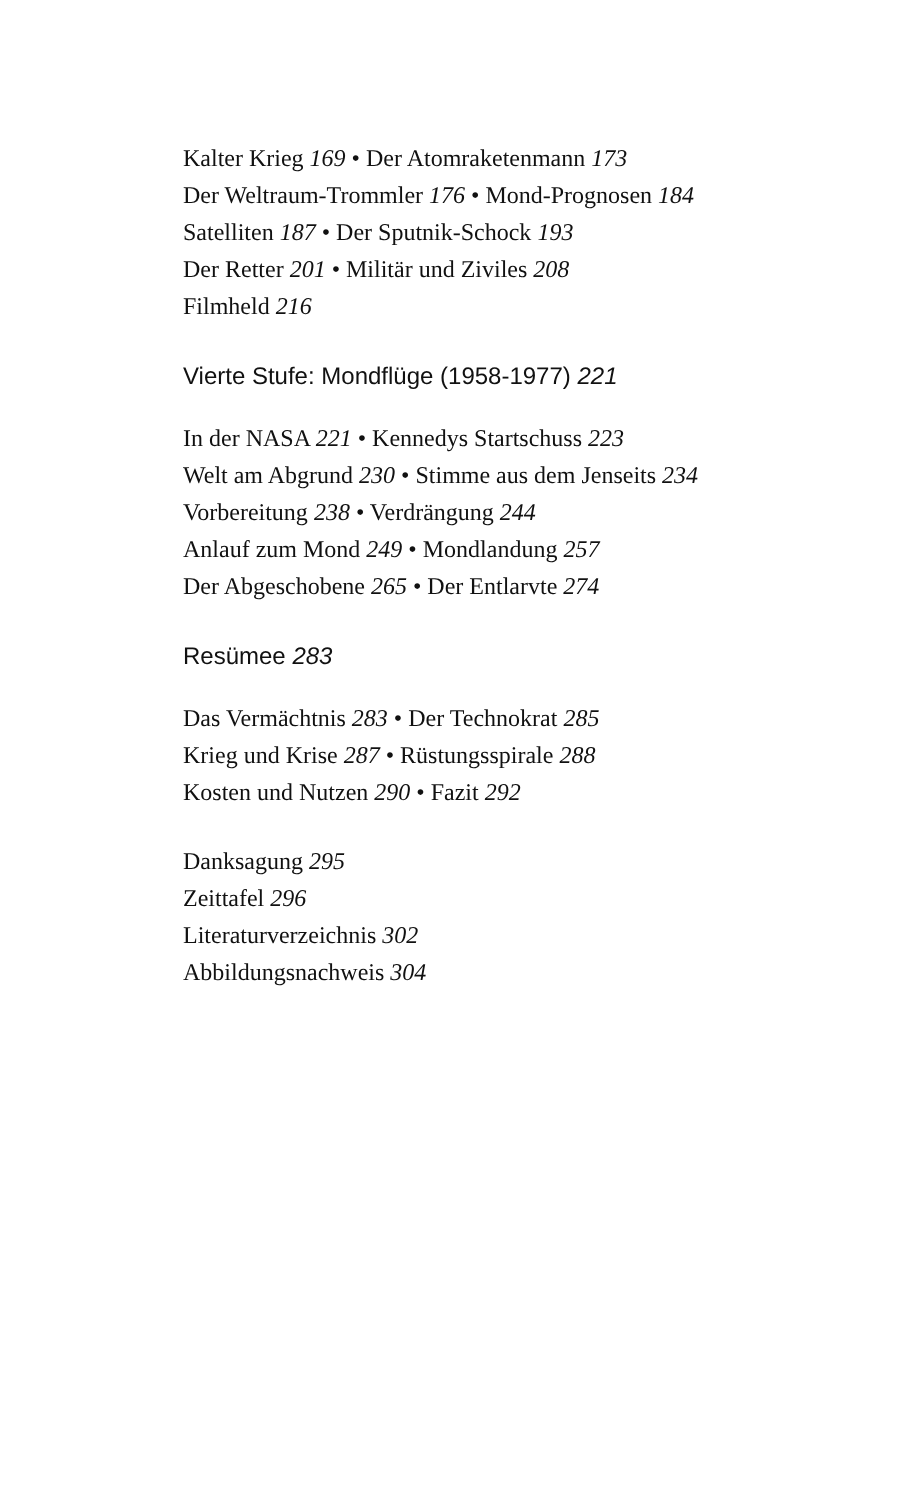Kalter Krieg 169 • Der Atomraketenmann 173
Der Weltraum-Trommler 176 • Mond-Prognosen 184
Satelliten 187 • Der Sputnik-Schock 193
Der Retter 201 • Militär und Ziviles 208
Filmheld 216
Vierte Stufe: Mondflüge (1958-1977) 221
In der NASA 221 • Kennedys Startschuss 223
Welt am Abgrund 230 • Stimme aus dem Jenseits 234
Vorbereitung 238 • Verdrängung 244
Anlauf zum Mond 249 • Mondlandung 257
Der Abgeschobene 265 • Der Entlarvte 274
Resümee 283
Das Vermächtnis 283 • Der Technokrat 285
Krieg und Krise 287 • Rüstungsspirale 288
Kosten und Nutzen 290 • Fazit 292
Danksagung 295
Zeittafel 296
Literaturverzeichnis 302
Abbildungsnachweis 304